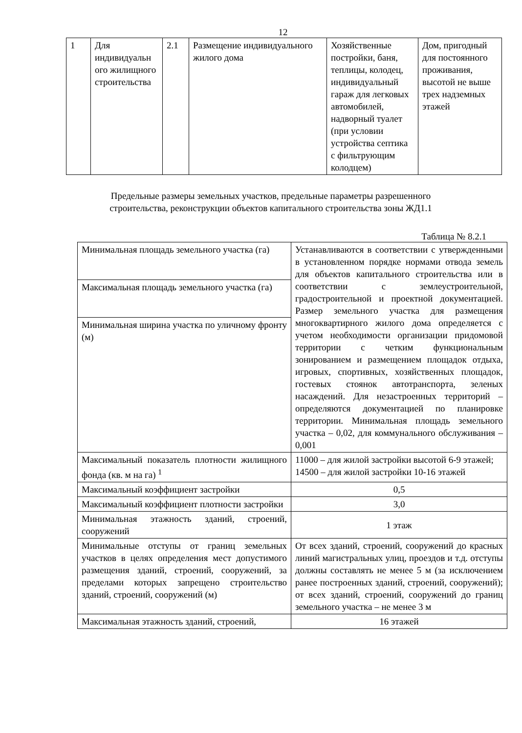12
| 1 | Для индивидуальн ого жилищного строительства | 2.1 | Размещение индивидуального жилого дома | Хозяйственные постройки, баня, теплицы, колодец, индивидуальный гараж для легковых автомобилей, надворный туалет (при условии устройства септика с фильтрующим колодцем) | Дом, пригодный для постоянного проживания, высотой не выше трех надземных этажей |
Предельные размеры земельных участков, предельные параметры разрешенного
строительства, реконструкции объектов капитального строительства зоны ЖД1.1
Таблица № 8.2.1
| Минимальная площадь земельного участка (га) | Устанавливаются в соответствии с утвержденными в установленном порядке нормами отвода земель для объектов капитального строительства или в соответствии с землеустроительной, градостроительной и проектной документацией. Размер земельного участка для размещения многоквартирного жилого дома определяется с учетом необходимости организации придомовой территории с четким функциональным зонированием и размещением площадок отдыха, игровых, спортивных, хозяйственных площадок, гостевых стоянок автотранспорта, зеленых насаждений. Для незастроенных территорий – определяются документацией по планировке территории. Минимальная площадь земельного участка – 0,02, для коммунального обслуживания – 0,001 |
| Максимальная площадь земельного участка (га) | |
| Минимальная ширина участка по уличному фронту (м) | |
| Максимальный показатель плотности жилищного фонда (кв. м на га) <sup>1</sup> | 11000 – для жилой застройки высотой 6-9 этажей; 14500 – для жилой застройки 10-16 этажей |
| Максимальный коэффициент застройки | 0,5 |
| Максимальный коэффициент плотности застройки | 3,0 |
| Минимальная этажность зданий, строений, сооружений | 1 этаж |
| Минимальные отступы от границ земельных участков в целях определения мест допустимого размещения зданий, строений, сооружений, за пределами которых запрещено строительство зданий, строений, сооружений (м) | От всех зданий, строений, сооружений до красных линий магистральных улиц, проездов и т.д. отступы должны составлять не менее 5 м (за исключением ранее построенных зданий, строений, сооружений); от всех зданий, строений, сооружений до границ земельного участка – не менее 3 м |
| Максимальная этажность зданий, строений, | 16 этажей |